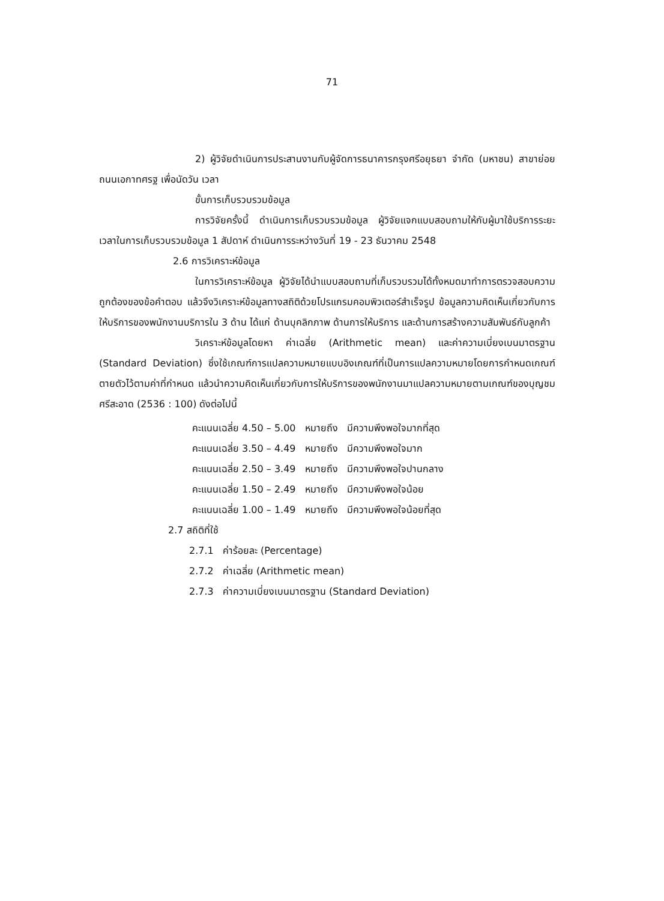71
2) ผู้วิจัยดำเนินการประสานงานกับผู้จัดการธนาคารกรุงศรีอยุธยา จำกัด (มหาชน) สาขาย่อยถนนเอกาทศรฐ เพื่อนัดวัน เวลา
ขั้นการเก็บรวบรวมข้อมูล
การวิจัยครั้งนี้ ดำเนินการเก็บรวบรวมข้อมูล ผู้วิจัยแจกแบบสอบถามให้กับผู้มาใช้บริการระยะเวลาในการเก็บรวบรวมข้อมูล 1 สัปดาห์ ดำเนินการระหว่างวันที่ 19 - 23 ธันวาคม 2548
2.6 การวิเคราะห์ข้อมูล
ในการวิเคราะห์ข้อมูล ผู้วิจัยได้นำแบบสอบถามที่เก็บรวบรวมได้ทั้งหมดมาทำการตรวจสอบความถูกต้องของข้อคำตอบ แล้วจึงวิเคราะห์ข้อมูลทางสถิติด้วยโปรแกรมคอมพิวเตอร์สำเร็จรูป ข้อมูลความคิดเห็นเกี่ยวกับการให้บริการของพนักงานบริการใน 3 ด้าน ได้แก่ ด้านบุคลิกภาพ ด้านการให้บริการ และด้านการสร้างความสัมพันธ์กับลูกค้า
วิเคราะห์ข้อมูลโดยหา ค่าเฉลี่ย (Arithmetic mean) และค่าความเบี่ยงเบนมาตรฐาน (Standard Deviation) ซึ่งใช้เกณฑ์การแปลความหมายแบบอิงเกณฑ์ที่เป็นการแปลความหมายโดยการกำหนดเกณฑ์ตายตัวไว้ตามค่าที่กำหนด แล้วนำความคิดเห็นเกี่ยวกับการให้บริการของพนักงานมาแปลความหมายตามเกณฑ์ของบุญชม ศรีสะอาด (2536 : 100) ดังต่อไปนี้
คะแนนเฉลี่ย 4.50 – 5.00 หมายถึง มีความพึงพอใจมากที่สุด
คะแนนเฉลี่ย 3.50 – 4.49 หมายถึง มีความพึงพอใจมาก
คะแนนเฉลี่ย 2.50 – 3.49 หมายถึง มีความพึงพอใจปานกลาง
คะแนนเฉลี่ย 1.50 – 2.49 หมายถึง มีความพึงพอใจน้อย
คะแนนเฉลี่ย 1.00 – 1.49 หมายถึง มีความพึงพอใจน้อยที่สุด
2.7 สถิติที่ใช้
2.7.1 ค่าร้อยละ (Percentage)
2.7.2 ค่าเฉลี่ย (Arithmetic mean)
2.7.3 ค่าความเบี่ยงเบนมาตรฐาน (Standard Deviation)